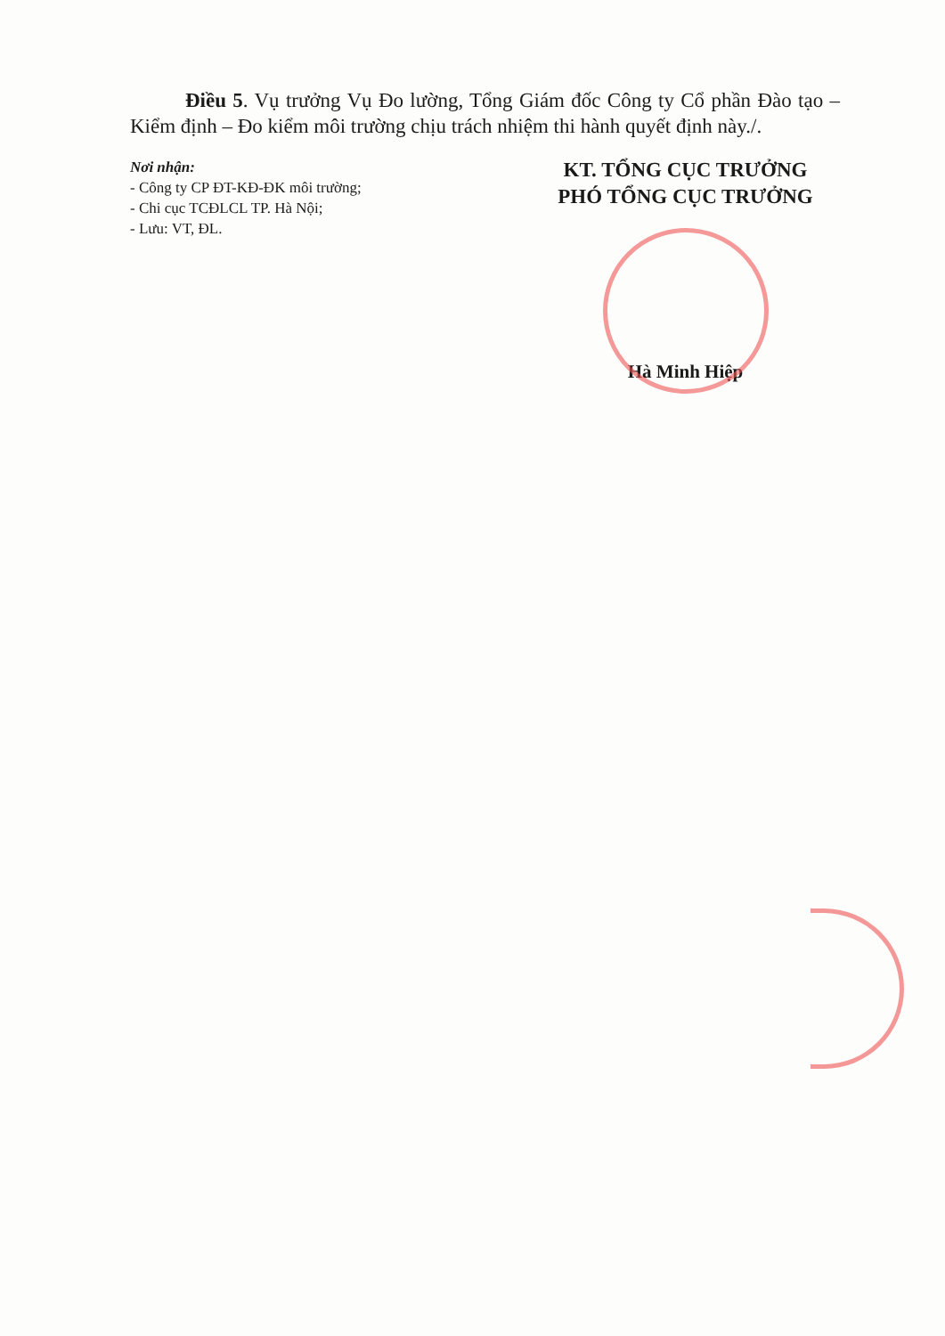Điều 5. Vụ trưởng Vụ Đo lường, Tổng Giám đốc Công ty Cổ phần Đào tạo – Kiểm định – Đo kiểm môi trường chịu trách nhiệm thi hành quyết định này./.
Nơi nhận:
- Công ty CP ĐT-KĐ-ĐK môi trường;
- Chi cục TCĐLCL TP. Hà Nội;
- Lưu: VT, ĐL.
KT. TỔNG CỤC TRƯỞNG
PHÓ TỔNG CỤC TRƯỞNG
Hà Minh Hiệp